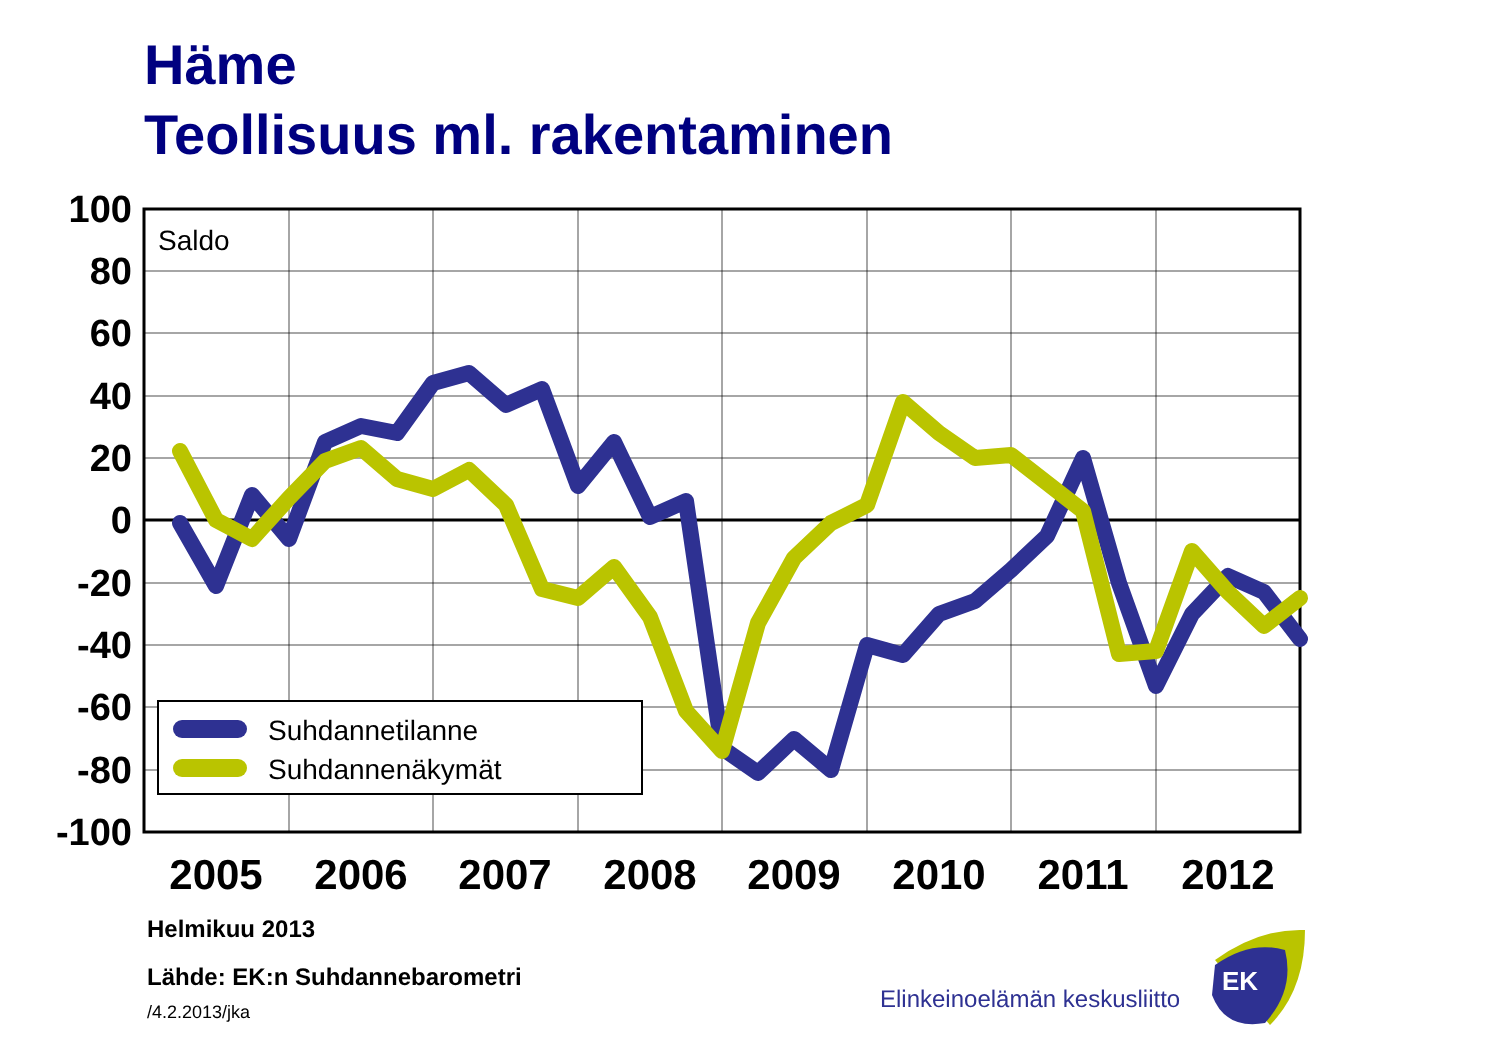Häme
Teollisuus ml. rakentaminen
100
80
60
40
20
0
-20
-40
-60
-80
-100
2005
2006
2007
2008
2009
2010
2011
2012
Saldo
Suhdannetilanne
Suhdannenäkymät
EK
Helmikuu 2013
Lähde: EK:n Suhdannebarometri
/4.2.2013/jka
Elinkeinoelämän keskusliitto